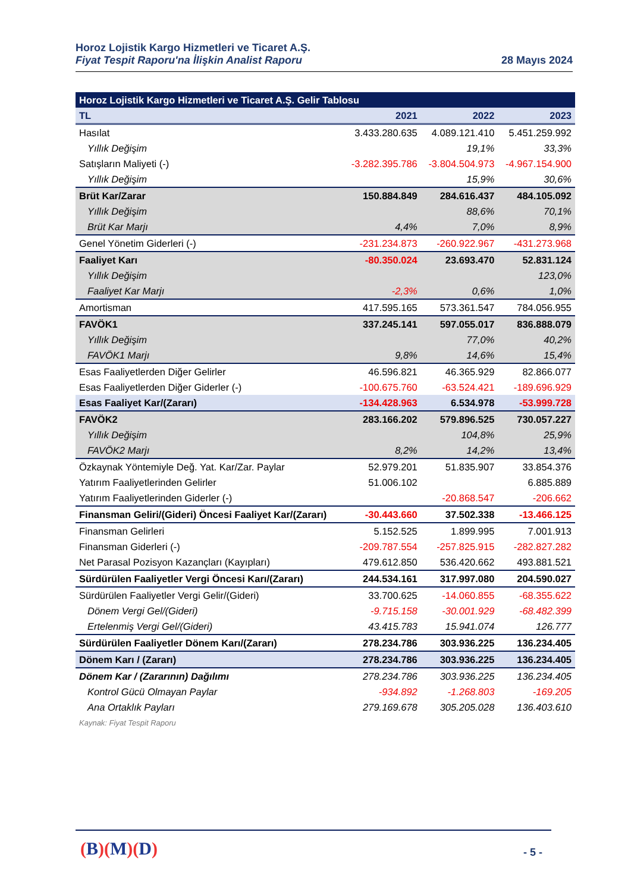Horoz Lojistik Kargo Hizmetleri ve Ticaret A.Ş.
Fiyat Tespit Raporu'na İlişkin Analist Raporu 28 Mayıs 2024
| Horoz Lojistik Kargo Hizmetleri ve Ticaret A.Ş. Gelir Tablosu | | | |
| --- | --- | --- | --- |
| TL | 2021 | 2022 | 2023 |
| Hasılat | 3.433.280.635 | 4.089.121.410 | 5.451.259.992 |
| Yıllık Değişim | | 19,1% | 33,3% |
| Satışların Maliyeti (-) | -3.282.395.786 | -3.804.504.973 | -4.967.154.900 |
| Yıllık Değişim | | 15,9% | 30,6% |
| Brüt Kar/Zarar | 150.884.849 | 284.616.437 | 484.105.092 |
| Yıllık Değişim | | 88,6% | 70,1% |
| Brüt Kar Marjı | 4,4% | 7,0% | 8,9% |
| Genel Yönetim Giderleri (-) | -231.234.873 | -260.922.967 | -431.273.968 |
| Faaliyet Karı | -80.350.024 | 23.693.470 | 52.831.124 |
| Yıllık Değişim | | | 123,0% |
| Faaliyet Kar Marjı | -2,3% | 0,6% | 1,0% |
| Amortisman | 417.595.165 | 573.361.547 | 784.056.955 |
| FAVÖK1 | 337.245.141 | 597.055.017 | 836.888.079 |
| Yıllık Değişim | | 77,0% | 40,2% |
| FAVÖK1 Marjı | 9,8% | 14,6% | 15,4% |
| Esas Faaliyetlerden Diğer Gelirler | 46.596.821 | 46.365.929 | 82.866.077 |
| Esas Faaliyetlerden Diğer Giderler (-) | -100.675.760 | -63.524.421 | -189.696.929 |
| Esas Faaliyet Kar/(Zararı) | -134.428.963 | 6.534.978 | -53.999.728 |
| FAVÖK2 | 283.166.202 | 579.896.525 | 730.057.227 |
| Yıllık Değişim | | 104,8% | 25,9% |
| FAVÖK2 Marjı | 8,2% | 14,2% | 13,4% |
| Özkaynak Yöntemiyle Değ. Yat. Kar/Zar. Paylar | 52.979.201 | 51.835.907 | 33.854.376 |
| Yatırım Faaliyetlerinden Gelirler | 51.006.102 | | 6.885.889 |
| Yatırım Faaliyetlerinden Giderler (-) | | -20.868.547 | -206.662 |
| Finansman Geliri/(Gideri) Öncesi Faaliyet Kar/(Zararı) | -30.443.660 | 37.502.338 | -13.466.125 |
| Finansman Gelirleri | 5.152.525 | 1.899.995 | 7.001.913 |
| Finansman Giderleri (-) | -209.787.554 | -257.825.915 | -282.827.282 |
| Net Parasal Pozisyon Kazançları (Kayıpları) | 479.612.850 | 536.420.662 | 493.881.521 |
| Sürdürülen Faaliyetler Vergi Öncesi Karı/(Zararı) | 244.534.161 | 317.997.080 | 204.590.027 |
| Sürdürülen Faaliyetler Vergi Gelir/(Gideri) | 33.700.625 | -14.060.855 | -68.355.622 |
| Dönem Vergi Gel/(Gideri) | -9.715.158 | -30.001.929 | -68.482.399 |
| Ertelenmiş Vergi Gel/(Gideri) | 43.415.783 | 15.941.074 | 126.777 |
| Sürdürülen Faaliyetler Dönem Karı/(Zararı) | 278.234.786 | 303.936.225 | 136.234.405 |
| Dönem Karı / (Zararı) | 278.234.786 | 303.936.225 | 136.234.405 |
| Dönem Kar / (Zararının) Dağılımı | 278.234.786 | 303.936.225 | 136.234.405 |
| Kontrol Gücü Olmayan Paylar | -934.892 | -1.268.803 | -169.205 |
| Ana Ortaklık Payları | 279.169.678 | 305.205.028 | 136.403.610 |
| Kaynak: Fiyat Tespit Raporu | | | |
(B)(M)(D) - 5 -